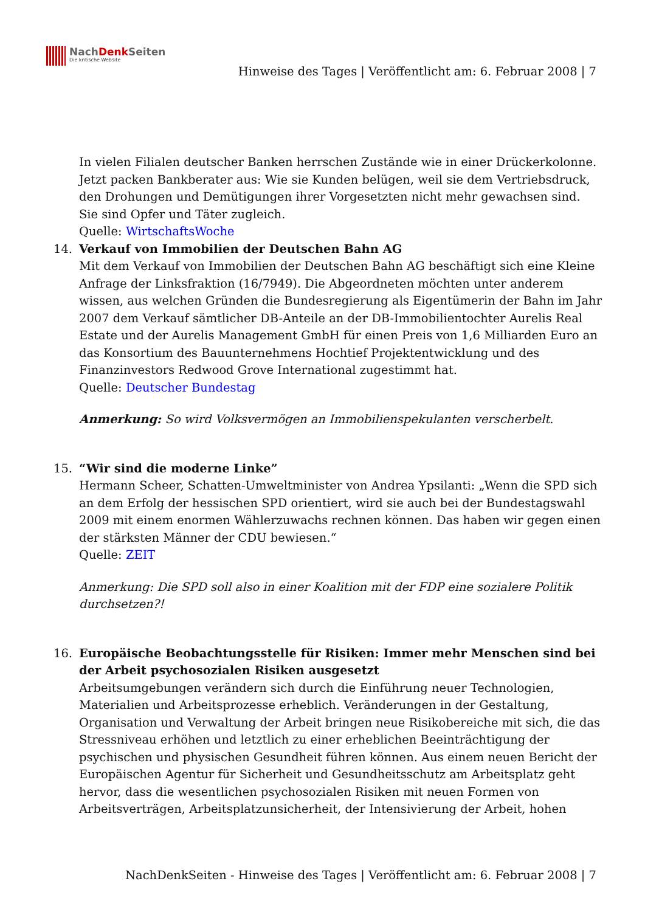NachDenk Seiten
Die kritische Website
Hinweise des Tages | Veröffentlicht am: 6. Februar 2008 | 7
In vielen Filialen deutscher Banken herrschen Zustände wie in einer Drückerkolonne. Jetzt packen Bankberater aus: Wie sie Kunden belügen, weil sie dem Vertriebsdruck, den Drohungen und Demütigungen ihrer Vorgesetzten nicht mehr gewachsen sind. Sie sind Opfer und Täter zugleich.
Quelle: WirtschaftsWoche
14. Verkauf von Immobilien der Deutschen Bahn AG
Mit dem Verkauf von Immobilien der Deutschen Bahn AG beschäftigt sich eine Kleine Anfrage der Linksfraktion (16/7949). Die Abgeordneten möchten unter anderem wissen, aus welchen Gründen die Bundesregierung als Eigentümerin der Bahn im Jahr 2007 dem Verkauf sämtlicher DB-Anteile an der DB-Immobilientochter Aurelis Real Estate und der Aurelis Management GmbH für einen Preis von 1,6 Milliarden Euro an das Konsortium des Bauunternehmens Hochtief Projektentwicklung und des Finanzinvestors Redwood Grove International zugestimmt hat.
Quelle: Deutscher Bundestag
Anmerkung: So wird Volksvermögen an Immobilienspekulanten verscherbelt.
15. “Wir sind die moderne Linke”
Hermann Scheer, Schatten-Umweltminister von Andrea Ypsilanti: „Wenn die SPD sich an dem Erfolg der hessischen SPD orientiert, wird sie auch bei der Bundestagswahl 2009 mit einem enormen Wählerzuwachs rechnen können. Das haben wir gegen einen der stärksten Männer der CDU bewiesen.“
Quelle: ZEIT
Anmerkung: Die SPD soll also in einer Koalition mit der FDP eine sozialere Politik durchsetzen?!
16. Europäische Beobachtungsstelle für Risiken: Immer mehr Menschen sind bei der Arbeit psychosozialen Risiken ausgesetzt
Arbeitsumgebungen verändern sich durch die Einführung neuer Technologien, Materialien und Arbeitsprozesse erheblich. Veränderungen in der Gestaltung, Organisation und Verwaltung der Arbeit bringen neue Risikobereiche mit sich, die das Stressniveau erhöhen und letztlich zu einer erheblichen Beeinträchtigung der psychischen und physischen Gesundheit führen können. Aus einem neuen Bericht der Europäischen Agentur für Sicherheit und Gesundheitsschutz am Arbeitsplatz geht hervor, dass die wesentlichen psychosozialen Risiken mit neuen Formen von Arbeitsverträgen, Arbeitsplatzunsicherheit, der Intensivierung der Arbeit, hohen
NachDenkSeiten - Hinweise des Tages | Veröffentlicht am: 6. Februar 2008 | 7